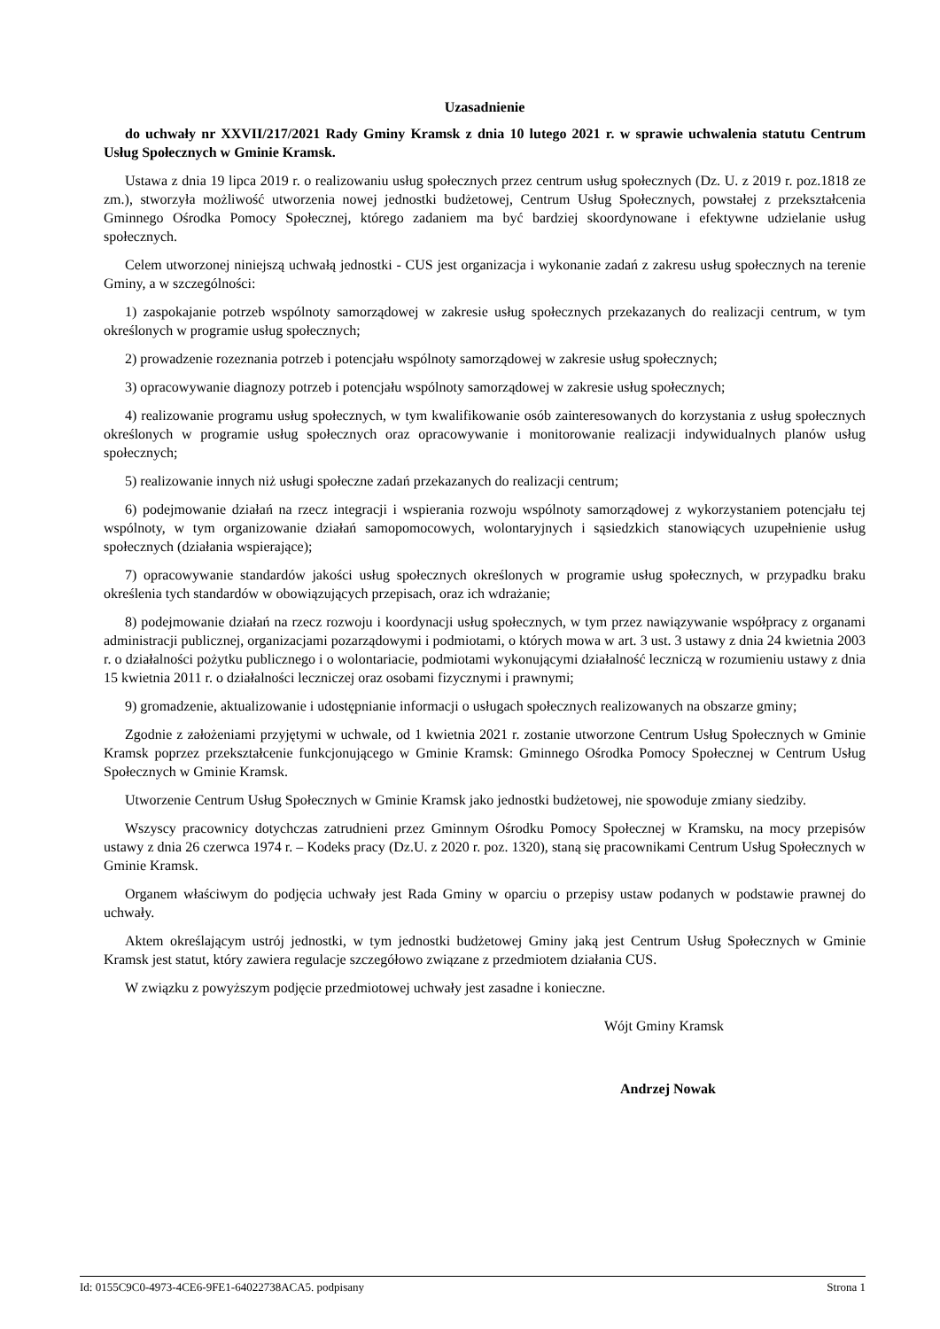Uzasadnienie
do uchwały nr XXVII/217/2021 Rady Gminy Kramsk z dnia 10 lutego 2021 r. w sprawie uchwalenia statutu Centrum Usług Społecznych w Gminie Kramsk.
Ustawa z dnia 19 lipca 2019 r. o realizowaniu usług społecznych przez centrum usług społecznych (Dz. U. z 2019 r. poz.1818 ze zm.), stworzyła możliwość utworzenia nowej jednostki budżetowej, Centrum Usług Społecznych, powstałej z przekształcenia Gminnego Ośrodka Pomocy Społecznej, którego zadaniem ma być bardziej skoordynowane i efektywne udzielanie usług społecznych.
Celem utworzonej niniejszą uchwałą jednostki - CUS jest organizacja i wykonanie zadań z zakresu usług społecznych na terenie Gminy, a w szczególności:
1) zaspokajanie potrzeb wspólnoty samorządowej w zakresie usług społecznych przekazanych do realizacji centrum, w tym określonych w programie usług społecznych;
2) prowadzenie rozeznania potrzeb i potencjału wspólnoty samorządowej w zakresie usług społecznych;
3) opracowywanie diagnozy potrzeb i potencjału wspólnoty samorządowej w zakresie usług społecznych;
4) realizowanie programu usług społecznych, w tym kwalifikowanie osób zainteresowanych do korzystania z usług społecznych określonych w programie usług społecznych oraz opracowywanie i monitorowanie realizacji indywidualnych planów usług społecznych;
5) realizowanie innych niż usługi społeczne zadań przekazanych do realizacji centrum;
6) podejmowanie działań na rzecz integracji i wspierania rozwoju wspólnoty samorządowej z wykorzystaniem potencjału tej wspólnoty, w tym organizowanie działań samopomocowych, wolontaryjnych i sąsiedzkich stanowiących uzupełnienie usług społecznych (działania wspierające);
7) opracowywanie standardów jakości usług społecznych określonych w programie usług społecznych, w przypadku braku określenia tych standardów w obowiązujących przepisach, oraz ich wdrażanie;
8) podejmowanie działań na rzecz rozwoju i koordynacji usług społecznych, w tym przez nawiązywanie współpracy z organami administracji publicznej, organizacjami pozarządowymi i podmiotami, o których mowa w art. 3 ust. 3 ustawy z dnia 24 kwietnia 2003 r. o działalności pożytku publicznego i o wolontariacie, podmiotami wykonującymi działalność leczniczą w rozumieniu ustawy z dnia 15 kwietnia 2011 r. o działalności leczniczej oraz osobami fizycznymi i prawnymi;
9) gromadzenie, aktualizowanie i udostępnianie informacji o usługach społecznych realizowanych na obszarze gminy;
Zgodnie z założeniami przyjętymi w uchwale, od 1 kwietnia 2021 r. zostanie utworzone Centrum Usług Społecznych w Gminie Kramsk poprzez przekształcenie funkcjonującego w Gminie Kramsk: Gminnego Ośrodka Pomocy Społecznej w Centrum Usług Społecznych w Gminie Kramsk.
Utworzenie Centrum Usług Społecznych w Gminie Kramsk jako jednostki budżetowej, nie spowoduje zmiany siedziby.
Wszyscy pracownicy dotychczas zatrudnieni przez Gminnym Ośrodku Pomocy Społecznej w Kramsku, na mocy przepisów ustawy z dnia 26 czerwca 1974 r. – Kodeks pracy (Dz.U. z 2020 r. poz. 1320), staną się pracownikami Centrum Usług Społecznych w Gminie Kramsk.
Organem właściwym do podjęcia uchwały jest Rada Gminy w oparciu o przepisy ustaw podanych w podstawie prawnej do uchwały.
Aktem określającym ustrój jednostki, w tym jednostki budżetowej Gminy jaką jest Centrum Usług Społecznych w Gminie Kramsk jest statut, który zawiera regulacje szczegółowo związane z przedmiotem działania CUS.
W związku z powyższym podjęcie przedmiotowej uchwały jest zasadne i konieczne.
Wójt Gminy Kramsk
Andrzej Nowak
Id: 0155C9C0-4973-4CE6-9FE1-64022738ACA5. podpisany Strona 1